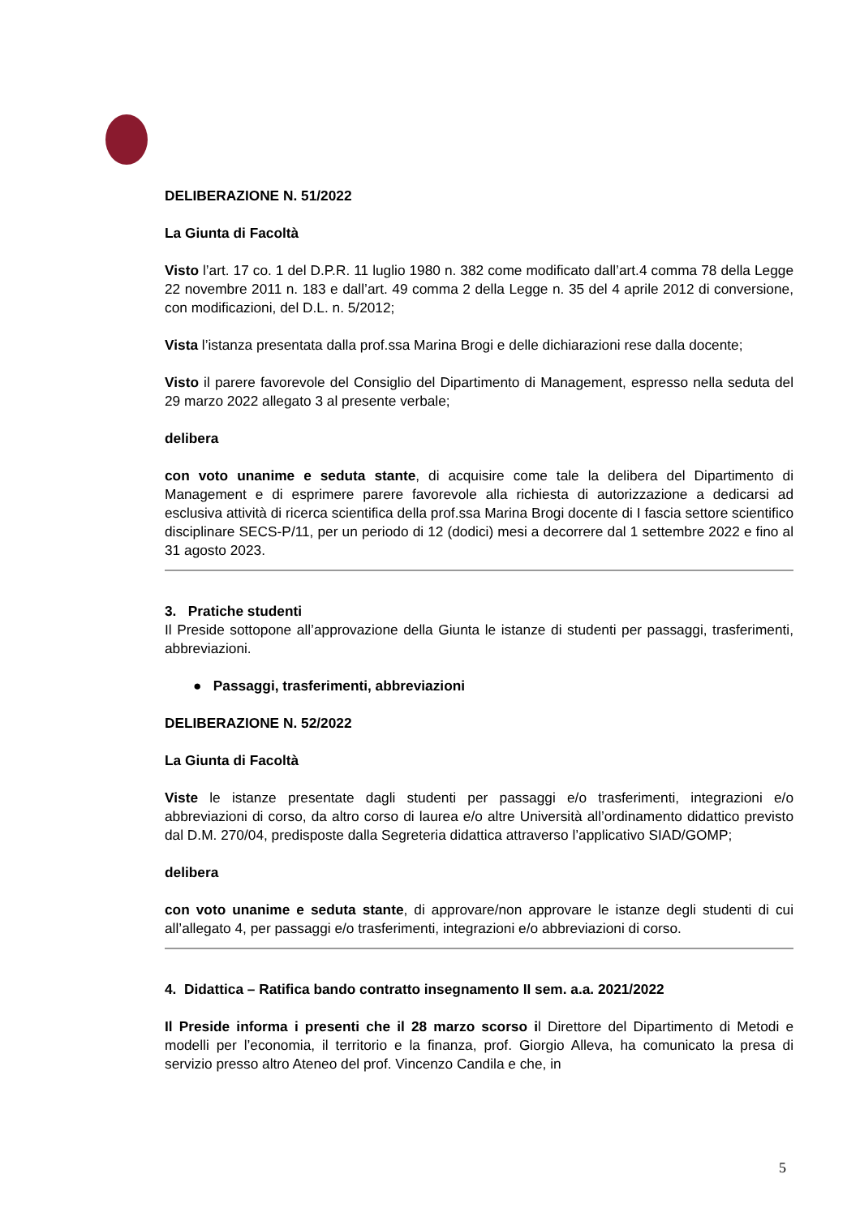DELIBERAZIONE N. 51/2022
La Giunta di Facoltà
Visto l’art. 17 co. 1 del D.P.R. 11 luglio 1980 n. 382 come modificato dall’art.4 comma 78 della Legge 22 novembre 2011 n. 183 e dall’art. 49 comma 2 della Legge n. 35 del 4 aprile 2012 di conversione, con modificazioni, del D.L. n. 5/2012;
Vista l’istanza presentata dalla prof.ssa Marina Brogi e delle dichiarazioni rese dalla docente;
Visto il parere favorevole del Consiglio del Dipartimento di Management, espresso nella seduta del 29 marzo 2022 allegato 3 al presente verbale;
delibera
con voto unanime e seduta stante, di acquisire come tale la delibera del Dipartimento di Management e di esprimere parere favorevole alla richiesta di autorizzazione a dedicarsi ad esclusiva attività di ricerca scientifica della prof.ssa Marina Brogi docente di I fascia settore scientifico disciplinare SECS-P/11, per un periodo di 12 (dodici) mesi a decorrere dal 1 settembre 2022 e fino al 31 agosto 2023.
3. Pratiche studenti
Il Preside sottopone all’approvazione della Giunta le istanze di studenti per passaggi, trasferimenti, abbreviazioni.
● Passaggi, trasferimenti, abbreviazioni
DELIBERAZIONE N. 52/2022
La Giunta di Facoltà
Viste le istanze presentate dagli studenti per passaggi e/o trasferimenti, integrazioni e/o abbreviazioni di corso, da altro corso di laurea e/o altre Università all’ordinamento didattico previsto dal D.M. 270/04, predisposte dalla Segreteria didattica attraverso l’applicativo SIAD/GOMP;
delibera
con voto unanime e seduta stante, di approvare/non approvare le istanze degli studenti di cui all’allegato 4, per passaggi e/o trasferimenti, integrazioni e/o abbreviazioni di corso.
4. Didattica – Ratifica bando contratto insegnamento II sem. a.a. 2021/2022
Il Preside informa i presenti che il 28 marzo scorso il Direttore del Dipartimento di Metodi e modelli per l’economia, il territorio e la finanza, prof. Giorgio Alleva, ha comunicato la presa di servizio presso altro Ateneo del prof. Vincenzo Candila e che, in
5